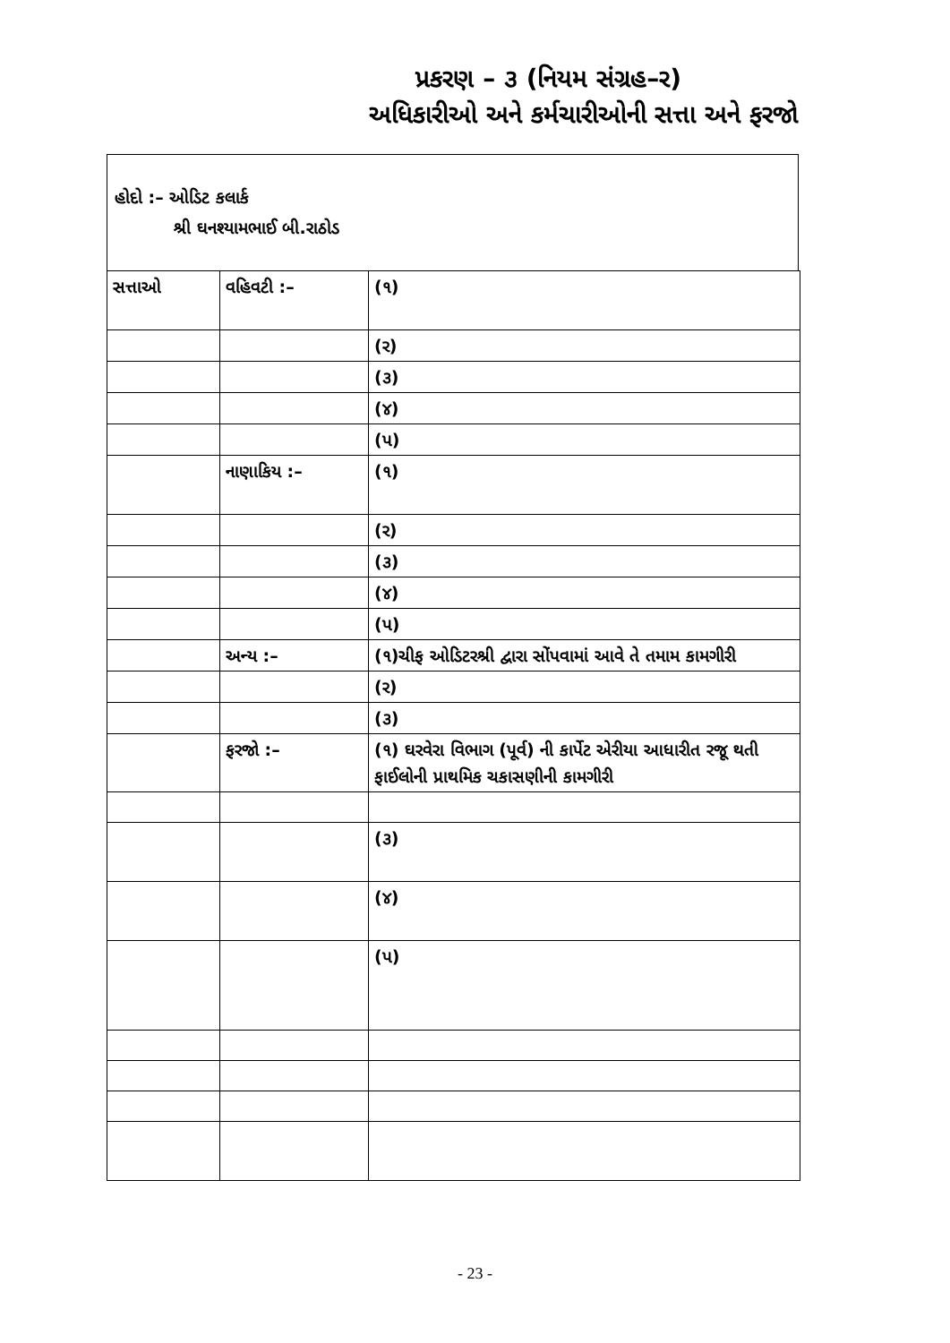પ્રકરણ – ૩ (નિયમ સંગ્રહ–ર)
અધિકારીઓ અને કર્મચારીઓની સત્તા અને ફરજો
હોદો :– ઓડિટ કલાર્ક
શ્રી ઘનશ્યામભાઈ બી.રાઠોડ
| સત્તાઓ | વહિવટી :– | (૧) |
| | | (ર) |
| | | (૩) |
| | | (૪) |
| | | (પ) |
| | નાણાકિય :– | (૧) |
| | | (ર) |
| | | (૩) |
| | | (૪) |
| | | (પ) |
| | અન્ય :– | (૧)ચીફ ઓડિટરશ્રી દ્વારા સોંપવામાં આવે તે તમામ કામગીરી |
| | | (ર) |
| | | (૩) |
| | ફરજો :– | (૧) ઘરવેરા વિભાગ (પૂર્વ) ની કાર્પેટ એરીયા આધારીત રજૂ થતી ફાઈલોની પ્રાથમિક ચકાસણીની કામગીરી |
| | | (૩) |
| | | (૪) |
| | | (પ) |
- 23 -